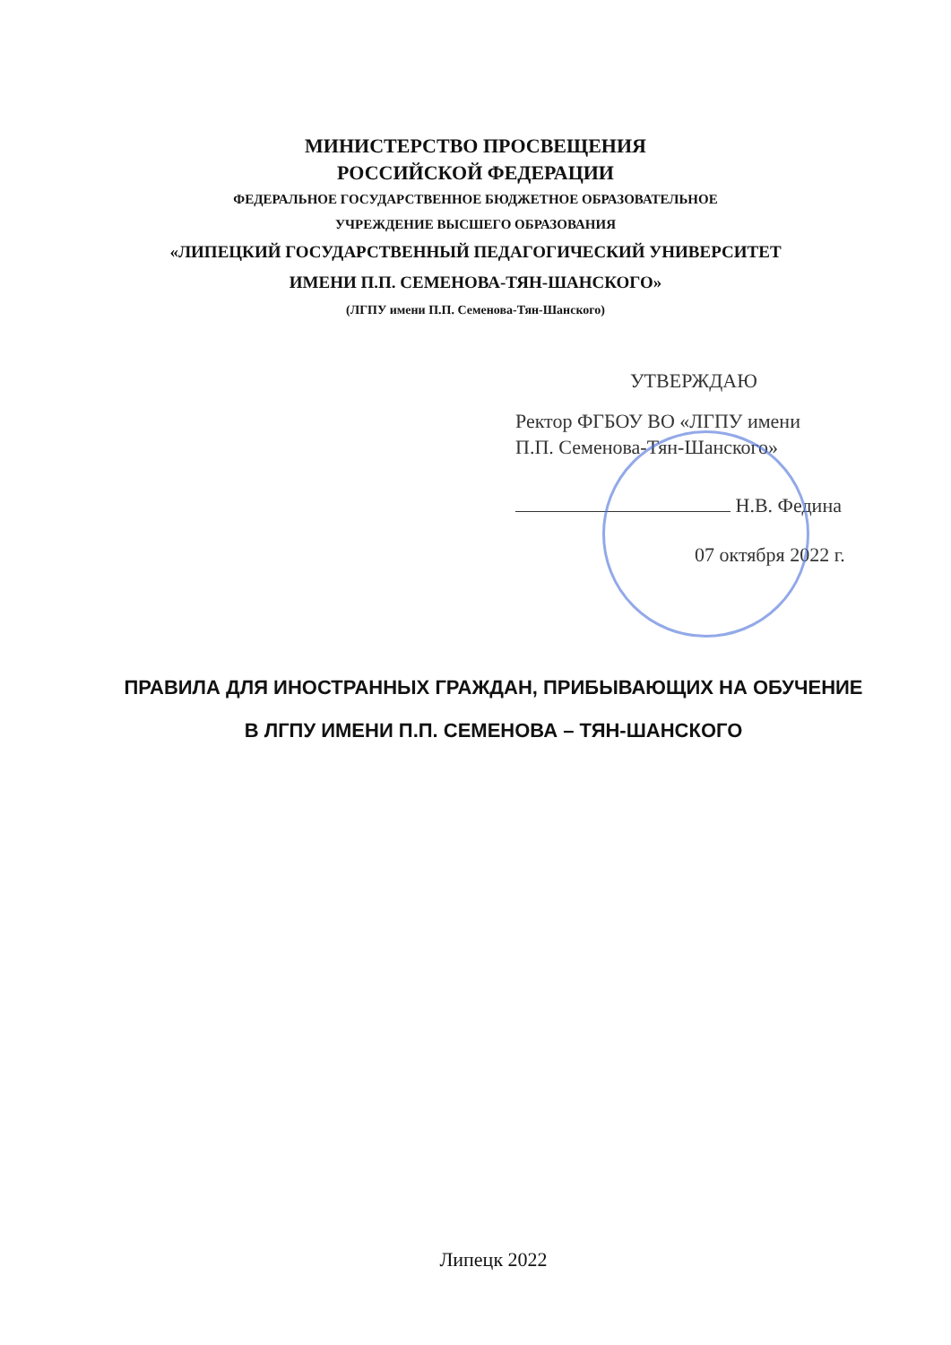МИНИСТЕРСТВО ПРОСВЕЩЕНИЯ
РОССИЙСКОЙ ФЕДЕРАЦИИ
ФЕДЕРАЛЬНОЕ ГОСУДАРСТВЕННОЕ БЮДЖЕТНОЕ ОБРАЗОВАТЕЛЬНОЕ
УЧРЕЖДЕНИЕ ВЫСШЕГО ОБРАЗОВАНИЯ
«ЛИПЕЦКИЙ ГОСУДАРСТВЕННЫЙ ПЕДАГОГИЧЕСКИЙ УНИВЕРСИТЕТ
ИМЕНИ П.П. СЕМЕНОВА-ТЯН-ШАНСКОГО»
(ЛГПУ имени П.П. Семенова-Тян-Шанского)
УТВЕРЖДАЮ
Ректор ФГБОУ ВО «ЛГПУ имени
П.П. Семенова-Тян-Шанского»
Н.В. Федина
07 октября 2022 г.
ПРАВИЛА ДЛЯ ИНОСТРАННЫХ ГРАЖДАН, ПРИБЫВАЮЩИХ НА ОБУЧЕНИЕ
В ЛГПУ ИМЕНИ П.П. СЕМЕНОВА – ТЯН-ШАНСКОГО
Липецк 2022